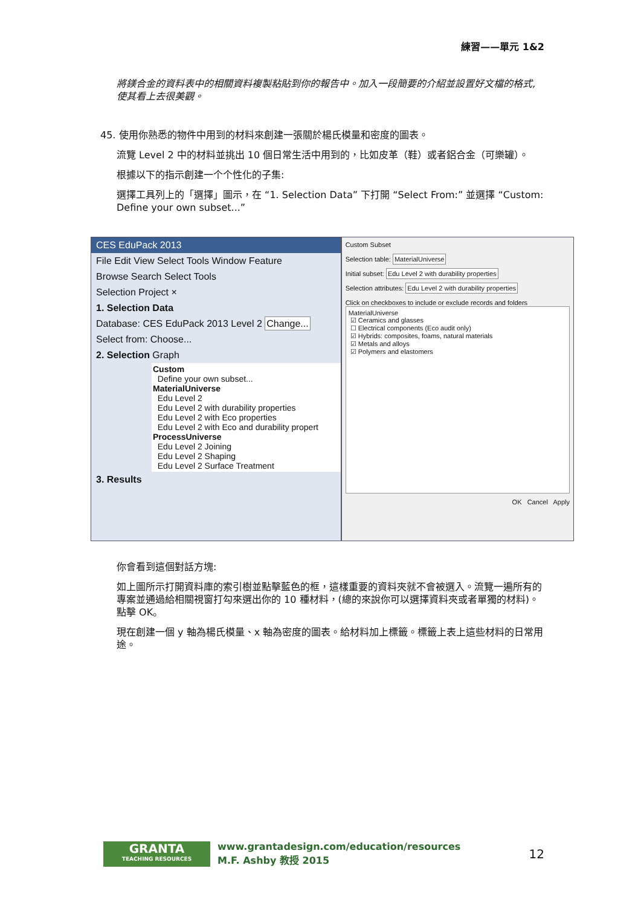練習——單元 1&2
將鎂合金的資料表中的相關資料複製粘貼到你的報告中。加入一段簡要的介紹並設置好文檔的格式,使其看上去很美觀。
45. 使用你熟悉的物件中用到的材料來創建一張關於楊氏模量和密度的圖表。
流覽 Level 2 中的材料並挑出 10 個日常生活中用到的，比如皮革（鞋）或者鋁合金（可樂罐）。
根據以下的指示創建一个个性化的子集:
選擇工具列上的「選擇」圖示，在 “1. Selection Data” 下打開 “Select From:” 並選擇 “Custom: Define your own subset...”
CES EduPack 2013
File Edit View Select Tools Window Feature
Browse Search Select Tools
Selection Project ×
1. Selection Data
Database: CES EduPack 2013 Level 2 Change...
Select from: Choose...
2. Selection Graph
Custom
Define your own subset...
MaterialUniverse
Edu Level 2
Edu Level 2 with durability properties
Edu Level 2 with Eco properties
Edu Level 2 with Eco and durability propert
ProcessUniverse
Edu Level 2 Joining
Edu Level 2 Shaping
Edu Level 2 Surface Treatment
3. Results
Custom Subset
Selection table: MaterialUniverse
Initial subset: Edu Level 2 with durability properties
Selection attributes: Edu Level 2 with durability properties
Click on checkboxes to include or exclude records and folders
MaterialUniverse
☑ Ceramics and glasses
☐ Electrical components (Eco audit only)
☑ Hybrids: composites, foams, natural materials
☑ Metals and alloys
☑ Polymers and elastomers
OK Cancel Apply
你會看到這個對話方塊:
如上圖所示打開資料庫的索引樹並點擊藍色的框，這樣重要的資料夾就不會被選入。流覽一遍所有的專案並通過給相關視窗打勾來選出你的 10 種材料，(總的來說你可以選擇資料夾或者單獨的材料)。點擊 OK。
現在創建一個 y 軸為楊氏模量、x 軸為密度的圖表。給材料加上標籤。標籤上表上這些材料的日常用途。
GRANTA
TEACHING RESOURCES
www.grantadesign.com/education/resources
M.F. Ashby 教授 2015
12